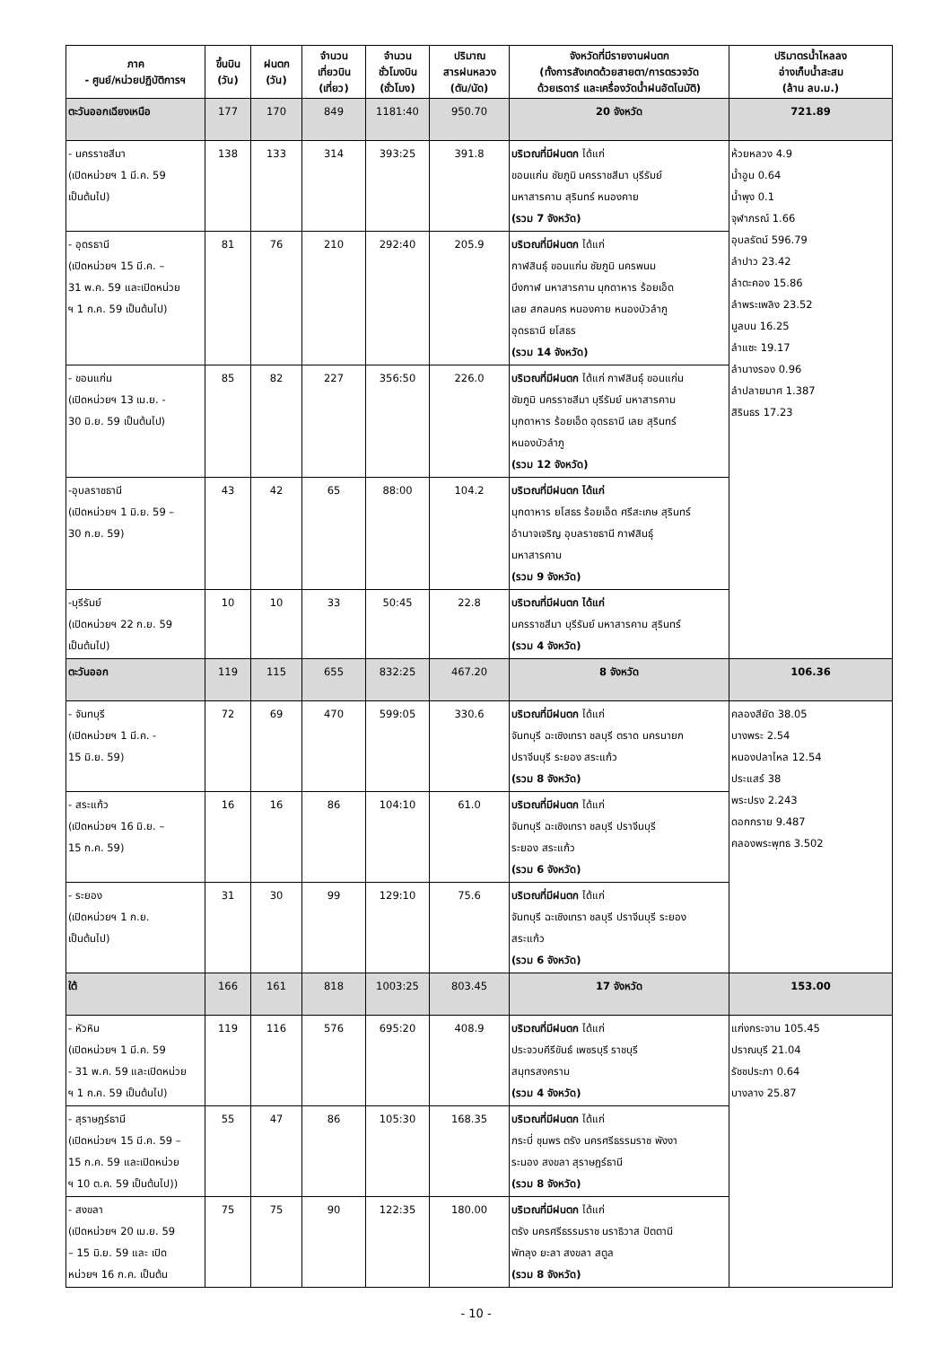| ภาค - ศูนย์/หน่วยปฏิบัติการฯ | ขึ้นบิน (วัน) | ฝนตก (วัน) | จำนวน เที่ยวบิน (เที่ยว) | จำนวน ชั่วโมงบิน (ชั่วโมง) | ปริมาณ สารฝนหลวง (ตัน/นัด) | จังหวัดที่มีรายงานฝนตก (ทั้งการสังเกตด้วยสายตา/การตรวจวัด ด้วยเรดาร์ และเครื่องวัดน้ำฝนอัตโนมัติ) | ปริมาตรน้ำไหลลง อ่างเก็บน้ำสะสม (ล้าน ลบ.ม.) |
| --- | --- | --- | --- | --- | --- | --- | --- |
| ตะวันออกเฉียงเหนือ | 177 | 170 | 849 | 1181:40 | 950.70 | 20 จังหวัด | 721.89 |
| - นครราชสีมา (เปิดหน่วยฯ 1 มี.ค. 59 เป็นต้นไป) | 138 | 133 | 314 | 393:25 | 391.8 | บริเวณที่มีฝนตก ได้แก่ ขอนแก่น ชัยภูมิ นครราชสีมา บุรีรัมย์ มหาสารคาม สุรินทร์ หนองคาย (รวม 7 จังหวัด) | ห้วยหลวง 4.9 น้ำอูน 0.64 น้ำพุง 0.1 จุฬาภรณ์ 1.66 อุบลรัตน์ 596.79 ลำปาว 23.42 ลำตะคอง 15.86 ลำพระเพลิง 23.52 มูลบน 16.25 ลำแซะ 19.17 ลำนางรอง 0.96 ลำปลายมาศ 1.387 สิรินธร 17.23 |
| - อุดรธานี (เปิดหน่วยฯ 15 มี.ค. – 31 พ.ค. 59 และเปิดหน่วย ฯ 1 ก.ค. 59 เป็นต้นไป) | 81 | 76 | 210 | 292:40 | 205.9 | บริเวณที่มีฝนตก ได้แก่ กาฬสินธุ์ ขอนแก่น ชัยภูมิ นครพนม บึงกาฬ มหาสารคาม มุกดาหาร ร้อยเอ็ด เลย สกลนคร หนองคาย หนองบัวลำภู อุดรธานี ยโสธร (รวม 14 จังหวัด) | |
| - ขอนแก่น (เปิดหน่วยฯ 13 เม.ย. - 30 มิ.ย. 59 เป็นต้นไป) | 85 | 82 | 227 | 356:50 | 226.0 | บริเวณที่มีฝนตก ได้แก่ กาฬสินธุ์ ขอนแก่น ชัยภูมิ นครราชสีมา บุรีรัมย์ มหาสารคาม มุกดาหาร ร้อยเอ็ด อุดรธานี เลย สุรินทร์ หนองบัวลำภู (รวม 12 จังหวัด) | |
| -อุบลราชธานี (เปิดหน่วยฯ 1 มิ.ย. 59 – 30 ก.ย. 59) | 43 | 42 | 65 | 88:00 | 104.2 | บริเวณที่มีฝนตก ได้แก่ มุกดาหาร ยโสธร ร้อยเอ็ด ศรีสะเกษ สุรินทร์ อำนาจเจริญ อุบลราชธานี กาฬสินธุ์ มหาสารคาม (รวม 9 จังหวัด) | |
| -บุรีรัมย์ (เปิดหน่วยฯ 22 ก.ย. 59 เป็นต้นไป) | 10 | 10 | 33 | 50:45 | 22.8 | บริเวณที่มีฝนตก ได้แก่ นครราชสีมา บุรีรัมย์ มหาสารคาม สุรินทร์ (รวม 4 จังหวัด) | |
| ตะวันออก | 119 | 115 | 655 | 832:25 | 467.20 | 8 จังหวัด | 106.36 |
| - จันทบุรี (เปิดหน่วยฯ 1 มี.ค. - 15 มิ.ย. 59) | 72 | 69 | 470 | 599:05 | 330.6 | บริเวณที่มีฝนตก ได้แก่ จันทบุรี ฉะเชิงเทรา ชลบุรี ตราด นครนายก ปราจีนบุรี ระยอง สระแก้ว (รวม 8 จังหวัด) | คลองสียัด 38.05 บางพระ 2.54 หนองปลาไหล 12.54 ประแสร์ 38 พระปรง 2.243 ดอกกราย 9.487 คลองพระพุทธ 3.502 |
| - สระแก้ว (เปิดหน่วยฯ 16 มิ.ย. – 15 ก.ค. 59) | 16 | 16 | 86 | 104:10 | 61.0 | บริเวณที่มีฝนตก ได้แก่ จันทบุรี ฉะเชิงเทรา ชลบุรี ปราจีนบุรี ระยอง สระแก้ว (รวม 6 จังหวัด) | |
| - ระยอง (เปิดหน่วยฯ 1 ก.ย. เป็นต้นไป) | 31 | 30 | 99 | 129:10 | 75.6 | บริเวณที่มีฝนตก ได้แก่ จันทบุรี ฉะเชิงเทรา ชลบุรี ปราจีนบุรี ระยอง สระแก้ว (รวม 6 จังหวัด) | |
| ใต้ | 166 | 161 | 818 | 1003:25 | 803.45 | 17 จังหวัด | 153.00 |
| - หัวหิน (เปิดหน่วยฯ 1 มี.ค. 59 - 31 พ.ค. 59 และเปิดหน่วย ฯ 1 ก.ค. 59 เป็นต้นไป) | 119 | 116 | 576 | 695:20 | 408.9 | บริเวณที่มีฝนตก ได้แก่ ประจวบคีรีขันธ์ เพชรบุรี ราชบุรี สมุทรสงคราม (รวม 4 จังหวัด) | แก่งกระจาน 105.45 ปราณบุรี 21.04 รัชชประภา 0.64 บางลาง 25.87 |
| - สุราษฎร์ธานี (เปิดหน่วยฯ 15 มี.ค. 59 – 15 ก.ค. 59 และเปิดหน่วย ฯ 10 ต.ค. 59 เป็นต้นไป)) | 55 | 47 | 86 | 105:30 | 168.35 | บริเวณที่มีฝนตก ได้แก่ กระบี่ ชุมพร ตรัง นครศรีธรรมราช พังงา ระนอง สงขลา สุราษฎร์ธานี (รวม 8 จังหวัด) | |
| - สงขลา (เปิดหน่วยฯ 20 เม.ย. 59 – 15 มิ.ย. 59 และ เปิด หน่วยฯ 16 ก.ค. เป็นต้น | 75 | 75 | 90 | 122:35 | 180.00 | บริเวณที่มีฝนตก ได้แก่ ตรัง นครศรีธรรมราช นราธิวาส ปัตตานี พัทลุง ยะลา สงขลา สตูล (รวม 8 จังหวัด) | |
- 10 -